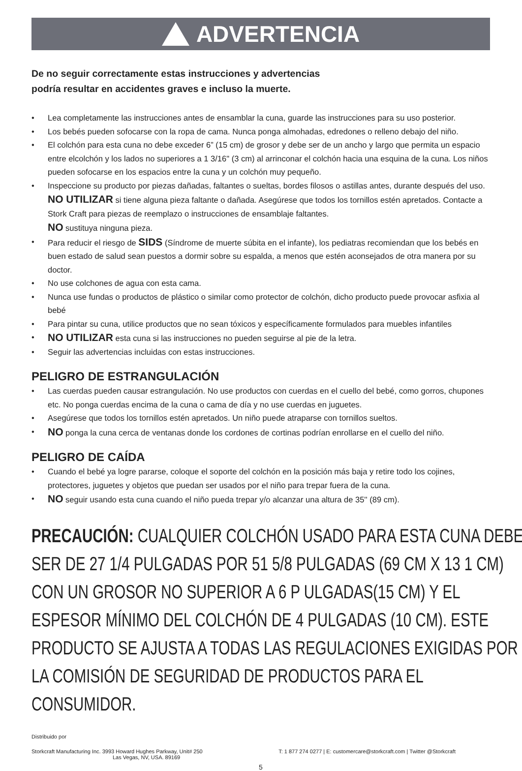ADVERTENCIA
De no seguir correctamente estas instrucciones y advertencias
podría resultar en accidentes graves e incluso la muerte.
• Lea completamente las instrucciones antes de ensamblar la cuna, guarde las instrucciones para su uso posterior.
• Los bebés pueden sofocarse con la ropa de cama. Nunca ponga almohadas, edredones o relleno debajo del niño.
• El colchón para esta cuna no debe exceder 6” (15 cm) de grosor y debe ser de un ancho y largo que permita un espacio entre elcolchón y los lados no superiores a 1 3/16" (3 cm) al arrinconar el colchón hacia una esquina de la cuna. Los niños pueden sofocarse en los espacios entre la cuna y un colchón muy pequeño.
• Inspeccione su producto por piezas dañadas, faltantes o sueltas, bordes filosos o astillas antes, durante después del uso. NO UTILIZAR si tiene alguna pieza faltante o dañada. Asegúrese que todos los tornillos estén apretados. Contacte a Stork Craft para piezas de reemplazo o instrucciones de ensamblaje faltantes.
NO sustituya ninguna pieza.
• Para reducir el riesgo de SIDS (Síndrome de muerte súbita en el infante), los pediatras recomiendan que los bebés en buen estado de salud sean puestos a dormir sobre su espalda, a menos que estén aconsejados de otra manera por su doctor.
• No use colchones de agua con esta cama.
• Nunca use fundas o productos de plástico o similar como protector de colchón, dicho producto puede provocar asfixia al bebé
• Para pintar su cuna, utilice productos que no sean tóxicos y específicamente formulados para muebles infantiles
• NO UTILIZAR esta cuna si las instrucciones no pueden seguirse al pie de la letra.
• Seguir las advertencias incluidas con estas instrucciones.
PELIGRO DE ESTRANGULACIÓN
• Las cuerdas pueden causar estrangulación. No use productos con cuerdas en el cuello del bebé, como gorros, chupones etc. No ponga cuerdas encima de la cuna o cama de día y no use cuerdas en juguetes.
• Asegúrese que todos los tornillos estén apretados. Un niño puede atraparse con tornillos sueltos.
• NO ponga la cuna cerca de ventanas donde los cordones de cortinas podrían enrollarse en el cuello del niño.
PELIGRO DE CAÍDA
• Cuando el bebé ya logre pararse, coloque el soporte del colchón en la posición más baja y retire todo los cojines, protectores, juguetes y objetos que puedan ser usados por el niño para trepar fuera de la cuna.
• NO seguir usando esta cuna cuando el niño pueda trepar y/o alcanzar una altura de 35'' (89 cm).
PRECAUCIÓN: CUALQUIER COLCHÓN USADO PARA ESTA CUNA DEBE SER DE 27 1/4 PULGADAS POR 51 5/8 PULGADAS (69 CM X 13 1 CM) CON UN GROSOR NO SUPERIOR A 6 P ULGADAS(15 CM) Y EL ESPESOR MÍNIMO DEL COLCHÓN DE 4 PULGADAS (10 CM). ESTE PRODUCTO SE AJUSTA A TODAS LAS REGULACIONES EXIGIDAS POR LA COMISIÓN DE SEGURIDAD DE PRODUCTOS PARA EL CONSUMIDOR.
Distribuido por
Storkcraft Manufacturing Inc. 3993 Howard Hughes Parkway, Unit# 250
Las Vegas, NV, USA. 89169
T: 1 877 274 0277 | E: customercare@storkcraft.com | Twitter @Storkcraft
5